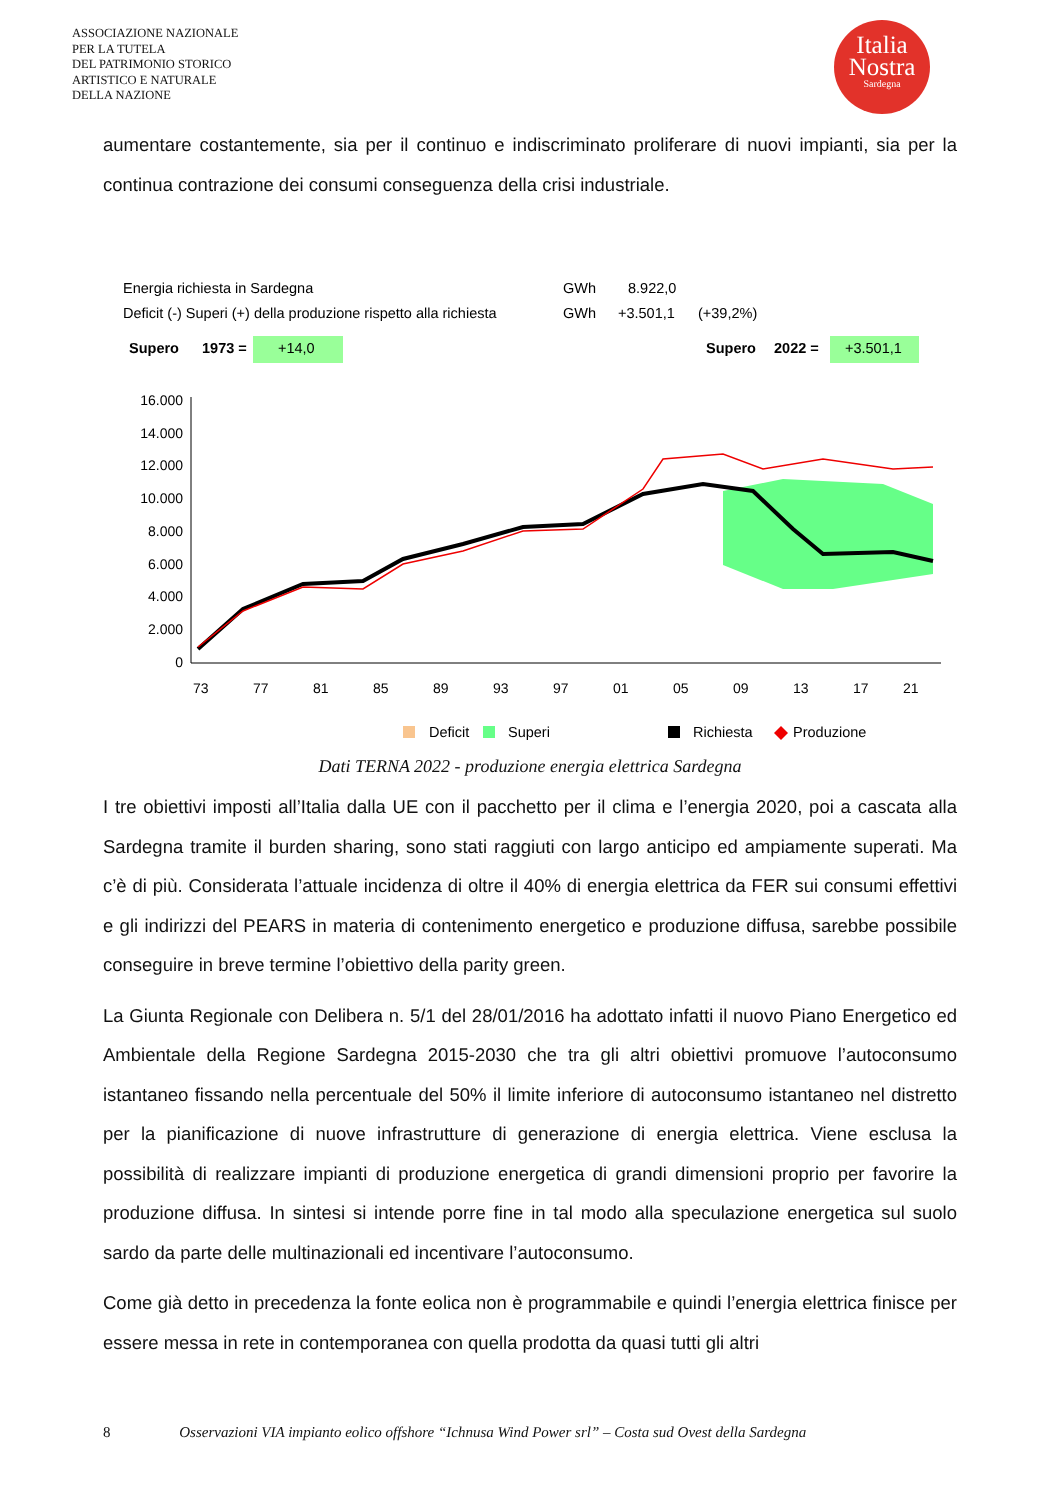ASSOCIAZIONE NAZIONALE
PER LA TUTELA
DEL PATRIMONIO STORICO
ARTISTICO E NATURALE
DELLA NAZIONE
Italia
Nostra
Sardegna
aumentare costantemente, sia per il continuo e indiscriminato proliferare di nuovi impianti, sia per la continua contrazione dei consumi conseguenza della crisi industriale.
Energia richiesta in Sardegna
GWh
8.922,0
Deficit (-) Superi (+) della produzione rispetto alla richiesta
GWh
+3.501,1
(+39,2%)
Supero
1973 =
+14,0
Supero
2022 =
+3.501,1
16.000
14.000
12.000
10.000
8.000
6.000
4.000
2.000
0
73
77
81
85
89
93
97
01
05
09
13
17
21
Deficit
Superi
Richiesta
Produzione
Dati TERNA 2022 - produzione energia elettrica Sardegna
I tre obiettivi imposti all’Italia dalla UE con il pacchetto per il clima e l’energia 2020, poi a cascata alla Sardegna tramite il burden sharing, sono stati raggiuti con largo anticipo ed ampiamente superati. Ma c’è di più. Considerata l’attuale incidenza di oltre il 40% di energia elettrica da FER sui consumi effettivi e gli indirizzi del PEARS in materia di contenimento energetico e produzione diffusa, sarebbe possibile conseguire in breve termine l’obiettivo della parity green.
La Giunta Regionale con Delibera n. 5/1 del 28/01/2016 ha adottato infatti il nuovo Piano Energetico ed Ambientale della Regione Sardegna 2015-2030 che tra gli altri obiettivi promuove l’autoconsumo istantaneo fissando nella percentuale del 50% il limite inferiore di autoconsumo istantaneo nel distretto per la pianificazione di nuove infrastrutture di generazione di energia elettrica. Viene esclusa la possibilità di realizzare impianti di produzione energetica di grandi dimensioni proprio per favorire la produzione diffusa. In sintesi si intende porre fine in tal modo alla speculazione energetica sul suolo sardo da parte delle multinazionali ed incentivare l’autoconsumo.
Come già detto in precedenza la fonte eolica non è programmabile e quindi l’energia elettrica finisce per essere messa in rete in contemporanea con quella prodotta da quasi tutti gli altri
8 Osservazioni VIA impianto eolico offshore “Ichnusa Wind Power srl” – Costa sud Ovest della Sardegna